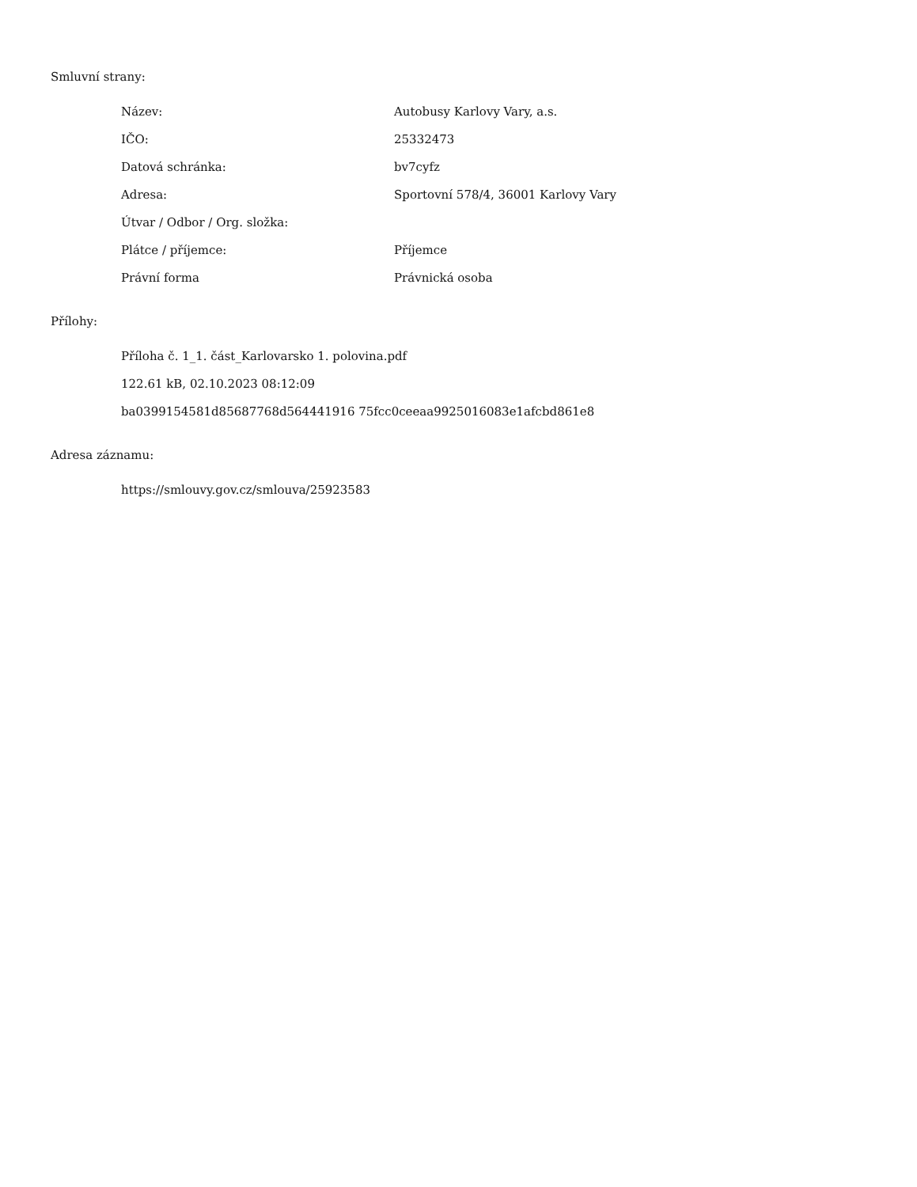Smluvní strany:
| Název: | Autobusy Karlovy Vary, a.s. |
| IČO: | 25332473 |
| Datová schránka: | bv7cyfz |
| Adresa: | Sportovní 578/4, 36001 Karlovy Vary |
| Útvar / Odbor / Org. složka: | |
| Plátce / příjemce: | Příjemce |
| Právní forma | Právnická osoba |
Přílohy:
Příloha č. 1_1. část_Karlovarsko 1. polovina.pdf
122.61 kB, 02.10.2023 08:12:09
ba0399154581d85687768d564441916 75fcc0ceeaa9925016083e1afcbd861e8
Adresa záznamu:
https://smlouvy.gov.cz/smlouva/25923583